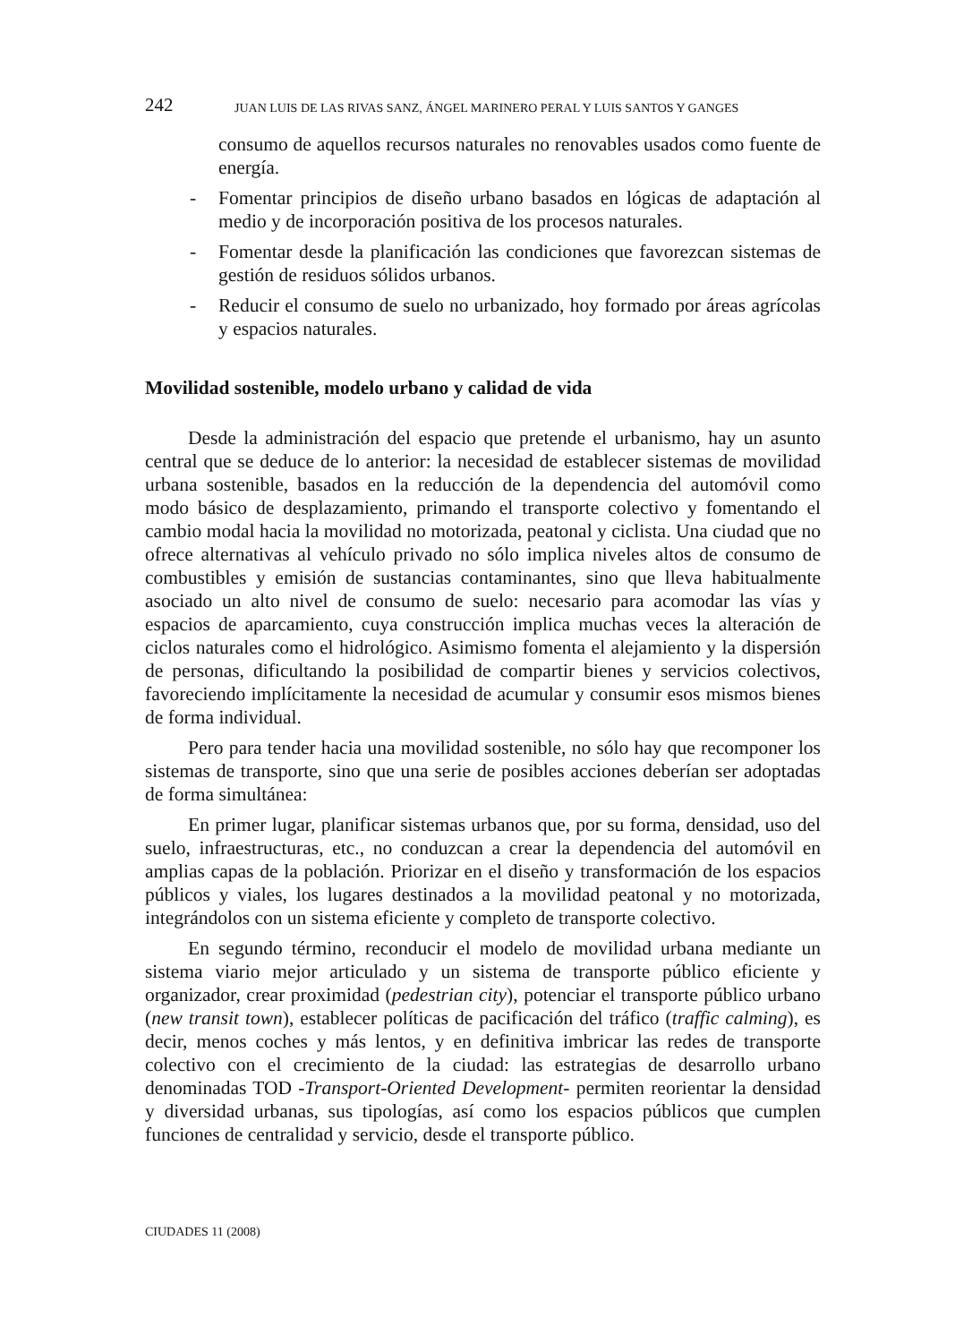242 JUAN LUIS DE LAS RIVAS SANZ, ÁNGEL MARINERO PERAL Y LUIS SANTOS Y GANGES
consumo de aquellos recursos naturales no renovables usados como fuente de energía.
- Fomentar principios de diseño urbano basados en lógicas de adaptación al medio y de incorporación positiva de los procesos naturales.
- Fomentar desde la planificación las condiciones que favorezcan sistemas de gestión de residuos sólidos urbanos.
- Reducir el consumo de suelo no urbanizado, hoy formado por áreas agrícolas y espacios naturales.
Movilidad sostenible, modelo urbano y calidad de vida
Desde la administración del espacio que pretende el urbanismo, hay un asunto central que se deduce de lo anterior: la necesidad de establecer sistemas de movilidad urbana sostenible, basados en la reducción de la dependencia del automóvil como modo básico de desplazamiento, primando el transporte colectivo y fomentando el cambio modal hacia la movilidad no motorizada, peatonal y ciclista. Una ciudad que no ofrece alternativas al vehículo privado no sólo implica niveles altos de consumo de combustibles y emisión de sustancias contaminantes, sino que lleva habitualmente asociado un alto nivel de consumo de suelo: necesario para acomodar las vías y espacios de aparcamiento, cuya construcción implica muchas veces la alteración de ciclos naturales como el hidrológico. Asimismo fomenta el alejamiento y la dispersión de personas, dificultando la posibilidad de compartir bienes y servicios colectivos, favoreciendo implícitamente la necesidad de acumular y consumir esos mismos bienes de forma individual.
Pero para tender hacia una movilidad sostenible, no sólo hay que recomponer los sistemas de transporte, sino que una serie de posibles acciones deberían ser adoptadas de forma simultánea:
En primer lugar, planificar sistemas urbanos que, por su forma, densidad, uso del suelo, infraestructuras, etc., no conduzcan a crear la dependencia del automóvil en amplias capas de la población. Priorizar en el diseño y transformación de los espacios públicos y viales, los lugares destinados a la movilidad peatonal y no motorizada, integrándolos con un sistema eficiente y completo de transporte colectivo.
En segundo término, reconducir el modelo de movilidad urbana mediante un sistema viario mejor articulado y un sistema de transporte público eficiente y organizador, crear proximidad (pedestrian city), potenciar el transporte público urbano (new transit town), establecer políticas de pacificación del tráfico (traffic calming), es decir, menos coches y más lentos, y en definitiva imbricar las redes de transporte colectivo con el crecimiento de la ciudad: las estrategias de desarrollo urbano denominadas TOD -Transport-Oriented Development- permiten reorientar la densidad y diversidad urbanas, sus tipologías, así como los espacios públicos que cumplen funciones de centralidad y servicio, desde el transporte público.
CIUDADES 11 (2008)